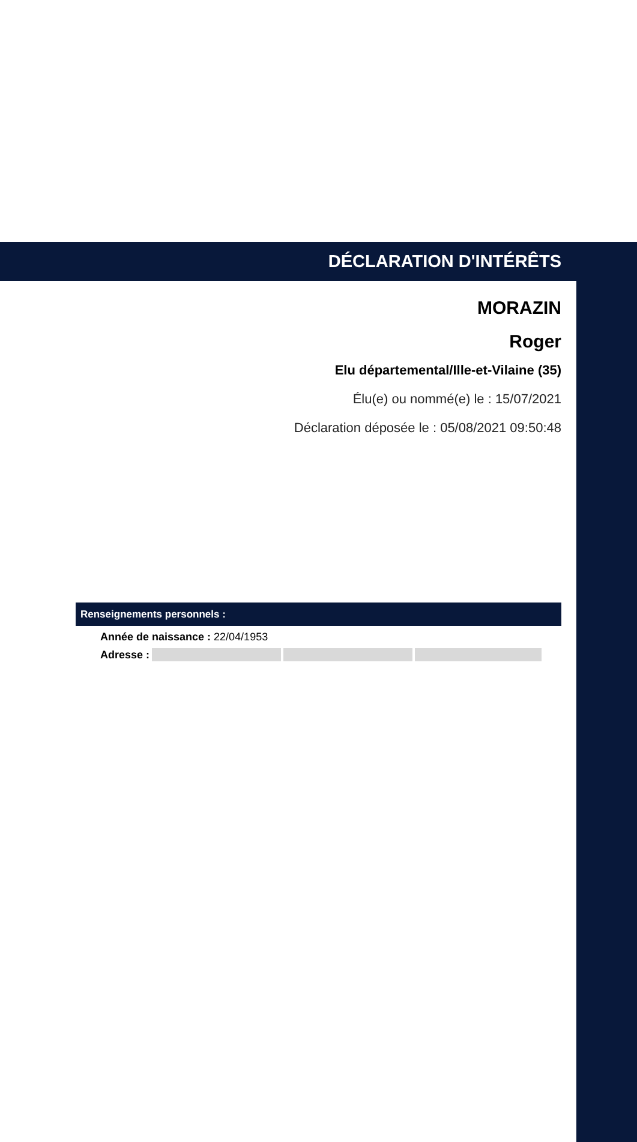DÉCLARATION D'INTÉRÊTS
MORAZIN
Roger
Elu départemental/Ille-et-Vilaine (35)
Élu(e) ou nommé(e) le : 15/07/2021
Déclaration déposée le : 05/08/2021 09:50:48
Renseignements personnels :
Année de naissance : 22/04/1953
Adresse :